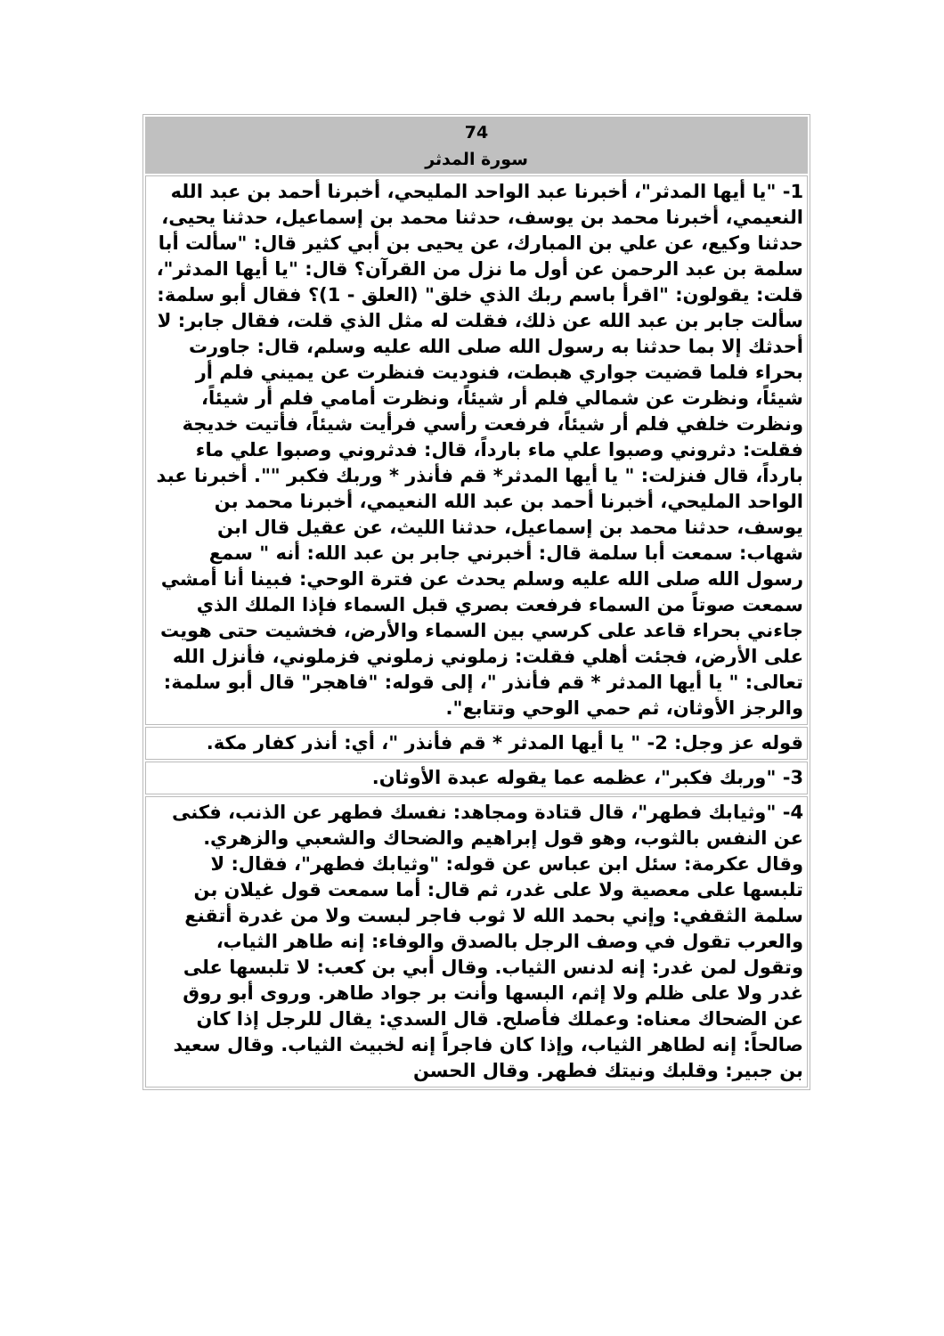| 74 سورة المدثر |
| --- |
| 1- "يا أيها المدثر"، أخبرنا عبد الواحد المليحي، أخبرنا أحمد بن عبد الله النعيمي، أخبرنا محمد بن يوسف، حدثنا محمد بن إسماعيل، حدثنا يحيى، حدثنا وكيع، عن علي بن المبارك، عن يحيى بن أبي كثير قال: "سألت أبا سلمة بن عبد الرحمن عن أول ما نزل من القرآن؟ قال: "يا أيها المدثر"، قلت: يقولون: "اقرأ باسم ربك الذي خلق" (العلق - 1)؟ فقال أبو سلمة: سألت جابر بن عبد الله عن ذلك، فقلت له مثل الذي قلت، فقال جابر: لا أحدثك إلا بما حدثنا به رسول الله صلى الله عليه وسلم، قال: جاورت بحراء فلما قضيت جواري هبطت، فنوديت فنظرت عن يميني فلم أر شيئاً، ونظرت عن شمالي فلم أر شيئاً، ونظرت أمامي فلم أر شيئاً، ونظرت خلفي فلم أر شيئاً، فرفعت رأسي فرأيت شيئاً، فأتيت خديجة فقلت: دثروني وصبوا علي ماء بارداً، قال: فدثروني وصبوا علي ماء بارداً، قال فنزلت: " يا أيها المدثر* قم فأنذر * وربك فكبر "". أخبرنا عبد الواحد المليحي، أخبرنا أحمد بن عبد الله النعيمي، أخبرنا محمد بن يوسف، حدثنا محمد بن إسماعيل، حدثنا الليث، عن عقيل قال ابن شهاب: سمعت أبا سلمة قال: أخبرني جابر بن عبد الله: أنه " سمع رسول الله صلى الله عليه وسلم يحدث عن فترة الوحي: فبينا أنا أمشي سمعت صوتاً من السماء فرفعت بصري قبل السماء فإذا الملك الذي جاءني بحراء قاعد على كرسي بين السماء والأرض، فخشيت حتى هويت على الأرض، فجئت أهلي فقلت: زملوني زملوني فزملوني، فأنزل الله تعالى: " يا أيها المدثر * قم فأنذر "، إلى قوله: "فاهجر" قال أبو سلمة: والرجز الأوثان، ثم حمي الوحي وتتابع". |
| قوله عز وجل: 2- " يا أيها المدثر * قم فأنذر "، أي: أنذر كفار مكة. |
| 3- "وربك فكبر"، عظمه عما يقوله عبدة الأوثان. |
| 4- "وثيابك فطهر"، قال قتادة ومجاهد: نفسك فطهر عن الذنب، فكنى عن النفس بالثوب، وهو قول إبراهيم والضحاك والشعبي والزهري. وقال عكرمة: سئل ابن عباس عن قوله: "وثيابك فطهر"، فقال: لا تلبسها على معصية ولا على غدر، ثم قال: أما سمعت قول غيلان بن سلمة الثقفي: وإني بحمد الله لا ثوب فاجر لبست ولا من غدرة أتقنع والعرب تقول في وصف الرجل بالصدق والوفاء: إنه طاهر الثياب، وتقول لمن غدر: إنه لدنس الثياب. وقال أبي بن كعب: لا تلبسها على غدر ولا على ظلم ولا إثم، البسها وأنت بر جواد طاهر. وروى أبو روق عن الضحاك معناه: وعملك فأصلح. قال السدي: يقال للرجل إذا كان صالحاً: إنه لطاهر الثياب، وإذا كان فاجراً إنه لخبيث الثياب. وقال سعيد بن جبير: وقلبك ونيتك فطهر. وقال الحسن |